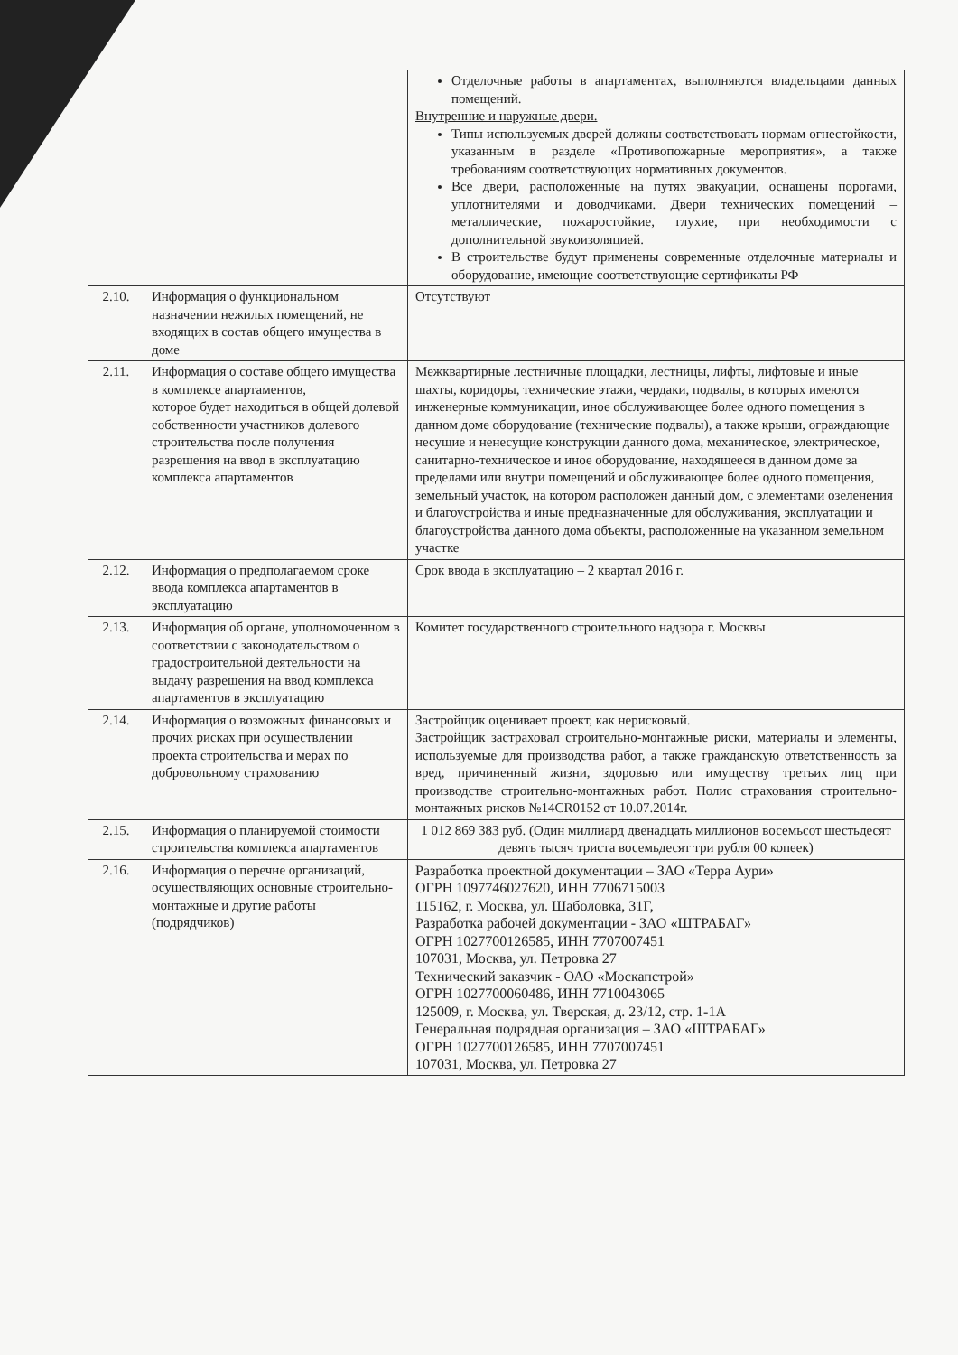| | | Отделочные работы в апартаментах, выполняются владельцами данных помещений. Внутренние и наружные двери. Типы используемых дверей должны соответствовать нормам огнестойкости, указанным в разделе «Противопожарные мероприятия», а также требованиям соответствующих нормативных документов. Все двери, расположенные на путях эвакуации, оснащены порогами, уплотнителями и доводчиками. Двери технических помещений –металлические, пожаростойкие, глухие, при необходимости с дополнительной звукоизоляцией. В строительстве будут применены современные отделочные материалы и оборудование, имеющие соответствующие сертификаты РФ |
| 2.10. | Информация о функциональном назначении нежилых помещений, не входящих в состав общего имущества в доме | Отсутствуют |
| 2.11. | Информация о составе общего имущества в комплексе апартаментов, которое будет находиться в общей долевой собственности участников долевого строительства после получения разрешения на ввод в эксплуатацию комплекса апартаментов | Межквартирные лестничные площадки, лестницы, лифты, лифтовые и иные шахты, коридоры, технические этажи, чердаки, подвалы, в которых имеются инженерные коммуникации, иное обслуживающее более одного помещения в данном доме оборудование (технические подвалы), а также крыши, ограждающие несущие и ненесущие конструкции данного дома, механическое, электрическое, санитарно-техническое и иное оборудование, находящееся в данном доме за пределами или внутри помещений и обслуживающее более одного помещения, земельный участок, на котором расположен данный дом, с элементами озеленения и благоустройства и иные предназначенные для обслуживания, эксплуатации и благоустройства данного дома объекты, расположенные на указанном земельном участке |
| 2.12. | Информация о предполагаемом сроке ввода комплекса апартаментов в эксплуатацию | Срок ввода в эксплуатацию – 2 квартал 2016 г. |
| 2.13. | Информация об органе, уполномоченном в соответствии с законодательством о градостроительной деятельности на выдачу разрешения на ввод комплекса апартаментов в эксплуатацию | Комитет государственного строительного надзора г. Москвы |
| 2.14. | Информация о возможных финансовых и прочих рисках при осуществлении проекта строительства и мерах по добровольному страхованию | Застройщик оценивает проект, как нерисковый. Застройщик застраховал строительно-монтажные риски, материалы и элементы, используемые для производства работ, а также гражданскую ответственность за вред, причиненный жизни, здоровью или имуществу третьих лиц при производстве строительно-монтажных работ. Полис страхования строительно-монтажных рисков №14CR0152 от 10.07.2014г. |
| 2.15. | Информация о планируемой стоимости строительства комплекса апартаментов | 1 012 869 383 руб. (Один миллиард двенадцать миллионов восемьсот шестьдесят девять тысяч триста восемьдесят три рубля 00 копеек) |
| 2.16. | Информация о перечне организаций, осуществляющих основные строительно-монтажные и другие работы (подрядчиков) | Разработка проектной документации – ЗАО «Терра Аури» ОГРН 1097746027620, ИНН 7706715003 115162, г. Москва, ул. Шаболовка, 31Г, Разработка рабочей документации - ЗАО «ШТРАБАГ» ОГРН 1027700126585, ИНН 7707007451 107031, Москва, ул. Петровка 27 Технический заказчик - ОАО «Москапстрой» ОГРН 1027700060486, ИНН 7710043065 125009, г. Москва, ул. Тверская, д. 23/12, стр. 1-1А Генеральная подрядная организация – ЗАО «ШТРАБАГ» ОГРН 1027700126585, ИНН 7707007451 107031, Москва, ул. Петровка 27 |